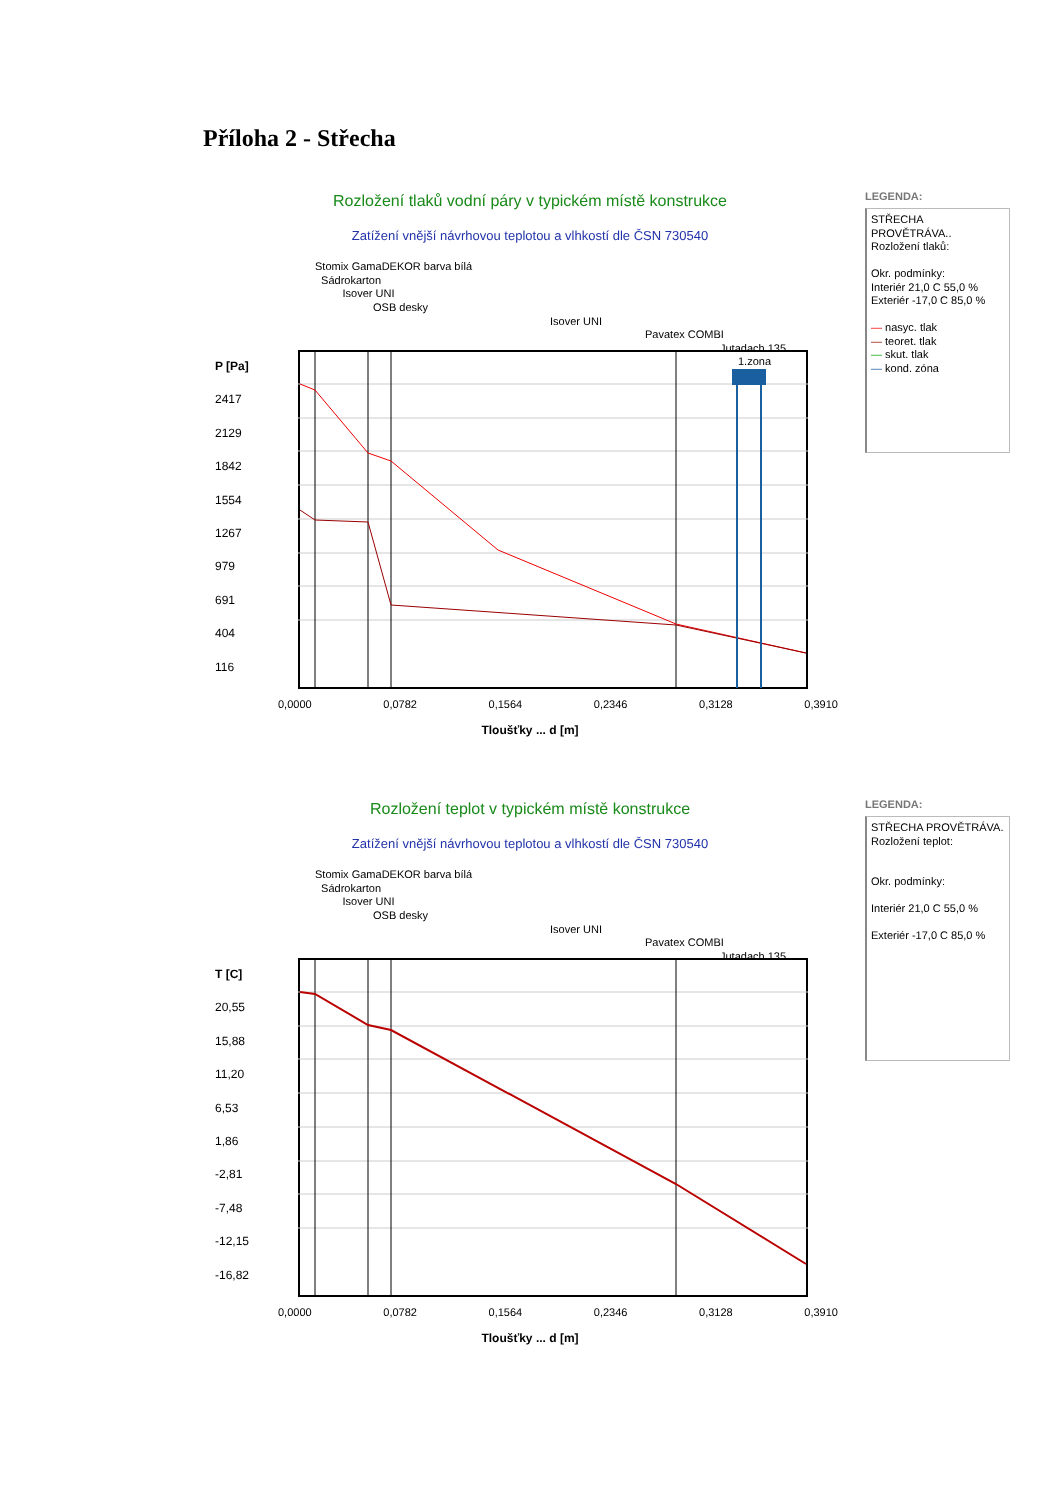Příloha 2 - Střecha
Rozložení tlaků vodní páry v typickém místě konstrukce
Zatížení vnější návrhovou teplotou a vlhkostí dle ČSN 730540
Stomix GamaDEKOR barva bílá
Sádrokarton
Isover UNI
OSB desky
Isover UNI
Pavatex COMBI
Jutadach 135
P [Pa]
2417
2129
1842
1554
1267
979
691
404
116
1.zona
0,0000 0,0782 0,1564 0,2346 0,3128 0,3910
Tloušťky ... d [m]
LEGENDA:
STŘECHA PROVĚTRÁVA..
Rozložení tlaků:
Okr. podmínky:
Interiér 21,0 C 55,0 %
Exteriér -17,0 C 85,0 %
— nasyc. tlak
— teoret. tlak
— skut. tlak
— kond. zóna
Rozložení teplot v typickém místě konstrukce
Zatížení vnější návrhovou teplotou a vlhkostí dle ČSN 730540
Stomix GamaDEKOR barva bílá
Sádrokarton
Isover UNI
OSB desky
Isover UNI
Pavatex COMBI
Jutadach 135
T [C]
20,55
15,88
11,20
6,53
1,86
-2,81
-7,48
-12,15
-16,82
0,0000 0,0782 0,1564 0,2346 0,3128 0,3910
Tloušťky ... d [m]
LEGENDA:
STŘECHA PROVĚTRÁVA.
Rozložení teplot:
Okr. podmínky:
Interiér 21,0 C 55,0 %
Exteriér -17,0 C 85,0 %